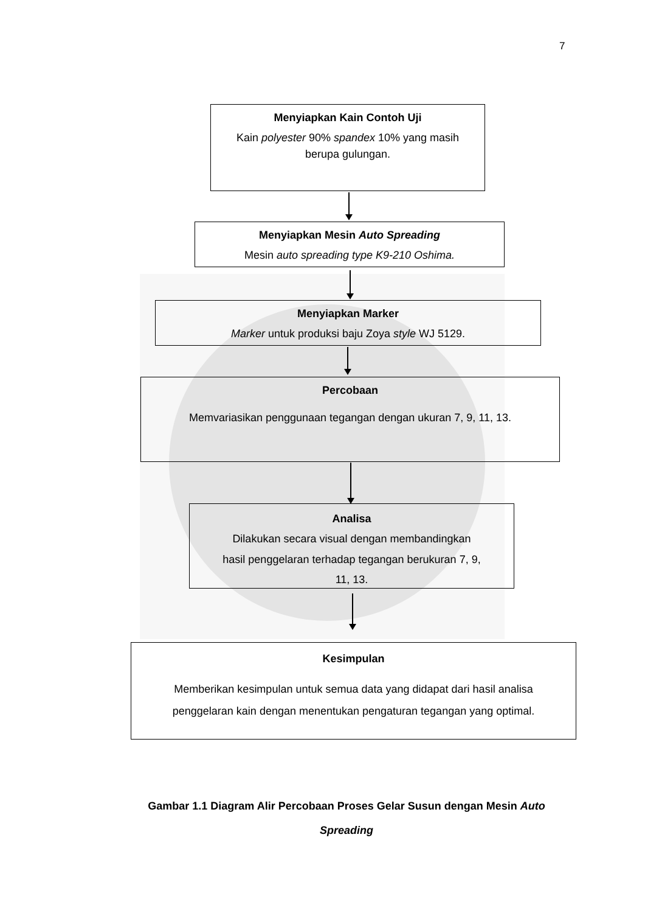7
Menyiapkan Kain Contoh Uji
Kain polyester 90% spandex 10% yang masih
berupa gulungan.
Menyiapkan Mesin Auto Spreading
Mesin auto spreading type K9-210 Oshima.
Menyiapkan Marker
Marker untuk produksi baju Zoya style WJ 5129.
Percobaan
Memvariasikan penggunaan tegangan dengan ukuran 7, 9, 11, 13.
Analisa
Dilakukan secara visual dengan membandingkan
hasil penggelaran terhadap tegangan berukuran 7, 9,
11, 13.
Kesimpulan
Memberikan kesimpulan untuk semua data yang didapat dari hasil analisa
penggelaran kain dengan menentukan pengaturan tegangan yang optimal.
Gambar 1.1 Diagram Alir Percobaan Proses Gelar Susun dengan Mesin Auto Spreading